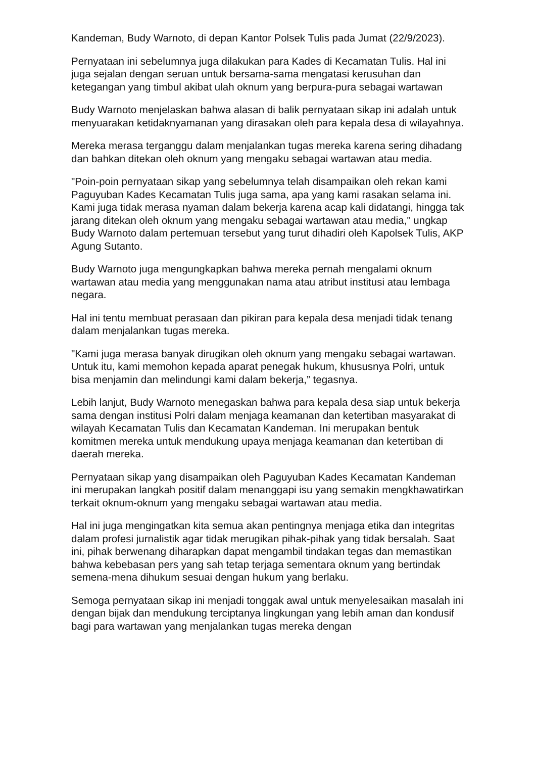Kandeman, Budy Warnoto, di depan Kantor Polsek Tulis pada Jumat (22/9/2023).
Pernyataan ini sebelumnya juga dilakukan para Kades di Kecamatan Tulis. Hal ini juga sejalan dengan seruan untuk bersama-sama mengatasi kerusuhan dan ketegangan yang timbul akibat ulah oknum yang berpura-pura sebagai wartawan
Budy Warnoto menjelaskan bahwa alasan di balik pernyataan sikap ini adalah untuk menyuarakan ketidaknyamanan yang dirasakan oleh para kepala desa di wilayahnya.
Mereka merasa terganggu dalam menjalankan tugas mereka karena sering dihadang dan bahkan ditekan oleh oknum yang mengaku sebagai wartawan atau media.
"Poin-poin pernyataan sikap yang sebelumnya telah disampaikan oleh rekan kami Paguyuban Kades Kecamatan Tulis juga sama, apa yang kami rasakan selama ini. Kami juga tidak merasa nyaman dalam bekerja karena acap kali didatangi, hingga tak jarang ditekan oleh oknum yang mengaku sebagai wartawan atau media," ungkap Budy Warnoto dalam pertemuan tersebut yang turut dihadiri oleh Kapolsek Tulis, AKP Agung Sutanto.
Budy Warnoto juga mengungkapkan bahwa mereka pernah mengalami oknum wartawan atau media yang menggunakan nama atau atribut institusi atau lembaga negara.
Hal ini tentu membuat perasaan dan pikiran para kepala desa menjadi tidak tenang dalam menjalankan tugas mereka.
"Kami juga merasa banyak dirugikan oleh oknum yang mengaku sebagai wartawan. Untuk itu, kami memohon kepada aparat penegak hukum, khususnya Polri, untuk bisa menjamin dan melindungi kami dalam bekerja,” tegasnya.
Lebih lanjut, Budy Warnoto menegaskan bahwa para kepala desa siap untuk bekerja sama dengan institusi Polri dalam menjaga keamanan dan ketertiban masyarakat di wilayah Kecamatan Tulis dan Kecamatan Kandeman. Ini merupakan bentuk komitmen mereka untuk mendukung upaya menjaga keamanan dan ketertiban di daerah mereka.
Pernyataan sikap yang disampaikan oleh Paguyuban Kades Kecamatan Kandeman ini merupakan langkah positif dalam menanggapi isu yang semakin mengkhawatirkan terkait oknum-oknum yang mengaku sebagai wartawan atau media.
Hal ini juga mengingatkan kita semua akan pentingnya menjaga etika dan integritas dalam profesi jurnalistik agar tidak merugikan pihak-pihak yang tidak bersalah. Saat ini, pihak berwenang diharapkan dapat mengambil tindakan tegas dan memastikan bahwa kebebasan pers yang sah tetap terjaga sementara oknum yang bertindak semena-mena dihukum sesuai dengan hukum yang berlaku.
Semoga pernyataan sikap ini menjadi tonggak awal untuk menyelesaikan masalah ini dengan bijak dan mendukung terciptanya lingkungan yang lebih aman dan kondusif bagi para wartawan yang menjalankan tugas mereka dengan